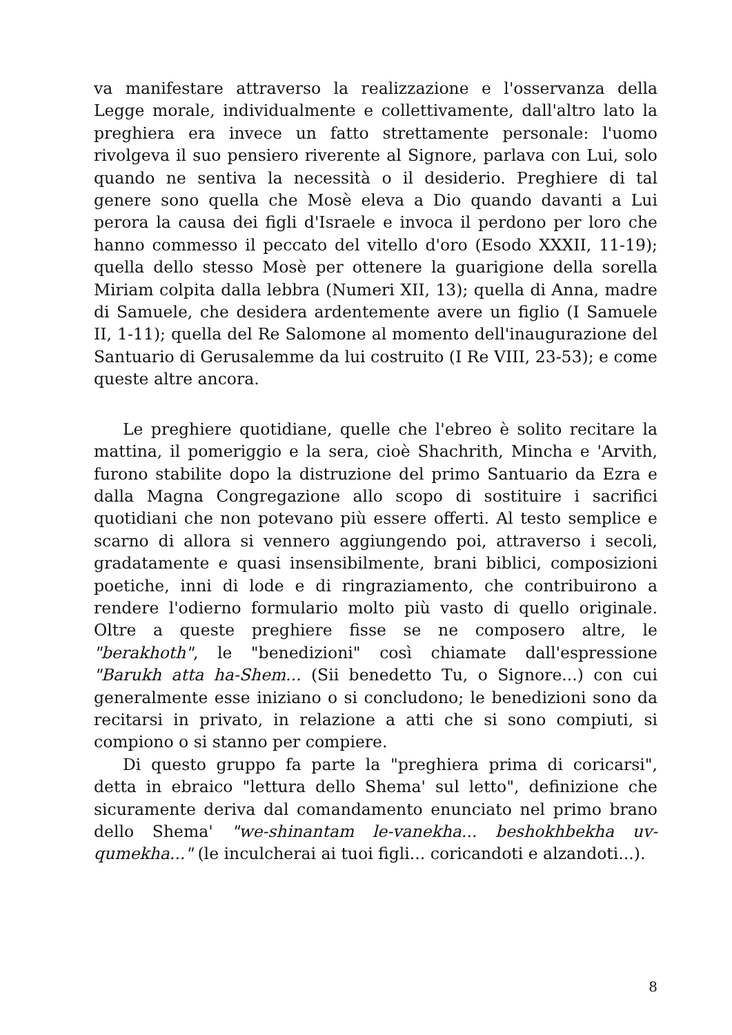va manifestare attraverso la realizzazione e l'osservanza della Legge morale, individualmente e collettivamente, dall'altro lato la preghiera era invece un fatto strettamente personale: l'uomo rivolgeva il suo pensiero riverente al Signore, parlava con Lui, solo quando ne sentiva la necessità o il desiderio. Preghiere di tal genere sono quella che Mosè eleva a Dio quando davanti a Lui perora la causa dei figli d'Israele e invoca il perdono per loro che hanno commesso il peccato del vitello d'oro (Esodo XXXII, 11-19); quella dello stesso Mosè per ottenere la guarigione della sorella Miriam colpita dalla lebbra (Numeri XII, 13); quella di Anna, madre di Samuele, che desidera ardentemente avere un figlio (I Samuele II, 1-11); quella del Re Salomone al momento dell'inaugurazione del Santuario di Gerusalemme da lui costruito (I Re VIII, 23-53); e come queste altre ancora.
Le preghiere quotidiane, quelle che l'ebreo è solito recitare la mattina, il pomeriggio e la sera, cioè Shachrith, Mincha e 'Arvith, furono stabilite dopo la distruzione del primo Santuario da Ezra e dalla Magna Congregazione allo scopo di sostituire i sacrifici quotidiani che non potevano più essere offerti. Al testo semplice e scarno di allora si vennero aggiungendo poi, attraverso i secoli, gradatamente e quasi insensibilmente, brani biblici, composizioni poetiche, inni di lode e di ringraziamento, che contribuirono a rendere l'odierno formulario molto più vasto di quello originale. Oltre a queste preghiere fisse se ne composero altre, le "berakhoth", le "benedizioni" così chiamate dall'espressione "Barukh atta ha-Shem... (Sii benedetto Tu, o Signore...) con cui generalmente esse iniziano o si concludono; le benedizioni sono da recitarsi in privato, in relazione a atti che si sono compiuti, si compiono o si stanno per compiere.
Di questo gruppo fa parte la "preghiera prima di coricarsi", detta in ebraico "lettura dello Shema' sul letto", definizione che sicuramente deriva dal comandamento enunciato nel primo brano dello Shema' "we-shinantam le-vanekha... beshokhbekha uv-qumekha..." (le inculcherai ai tuoi figli... coricandoti e alzandoti...).
8